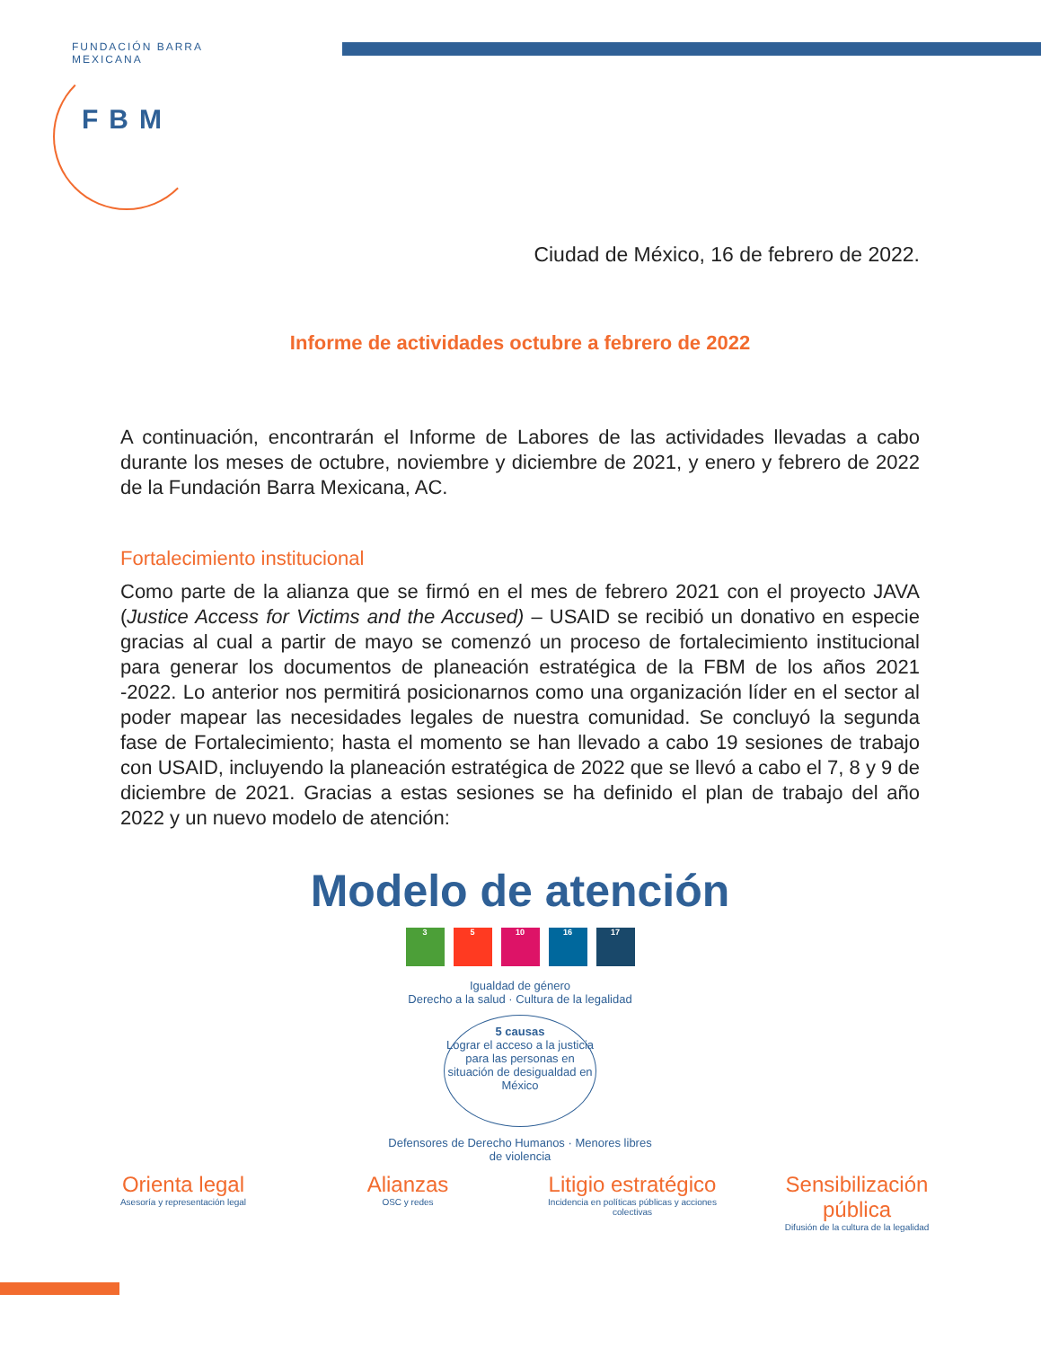FUNDACIÓN BARRA MEXICANA
FBM
Ciudad de México, 16 de febrero de 2022.
Informe de actividades octubre a febrero de 2022
A continuación, encontrarán el Informe de Labores de las actividades llevadas a cabo durante los meses de octubre, noviembre y diciembre de 2021, y enero y febrero de 2022 de la Fundación Barra Mexicana, AC.
Fortalecimiento institucional
Como parte de la alianza que se firmó en el mes de febrero 2021 con el proyecto JAVA (Justice Access for Victims and the Accused) – USAID se recibió un donativo en especie gracias al cual a partir de mayo se comenzó un proceso de fortalecimiento institucional para generar los documentos de planeación estratégica de la FBM de los años 2021 -2022. Lo anterior nos permitirá posicionarnos como una organización líder en el sector al poder mapear las necesidades legales de nuestra comunidad. Se concluyó la segunda fase de Fortalecimiento; hasta el momento se han llevado a cabo 19 sesiones de trabajo con USAID, incluyendo la planeación estratégica de 2022 que se llevó a cabo el 7, 8 y 9 de diciembre de 2021. Gracias a estas sesiones se ha definido el plan de trabajo del año 2022 y un nuevo modelo de atención:
Modelo de atención
3 5 10 16 17
Igualdad de género
Derecho a la salud · Cultura de la legalidad
5 causas
Lograr el acceso a la justicia para las personas en situación de desigualdad en México
Defensores de Derecho Humanos · Menores libres de violencia
Orienta legal
Asesoría y representación legal
Alianzas
OSC y redes
Litigio estratégico
Incidencia en políticas públicas y acciones colectivas
Sensibilización pública
Difusión de la cultura de la legalidad